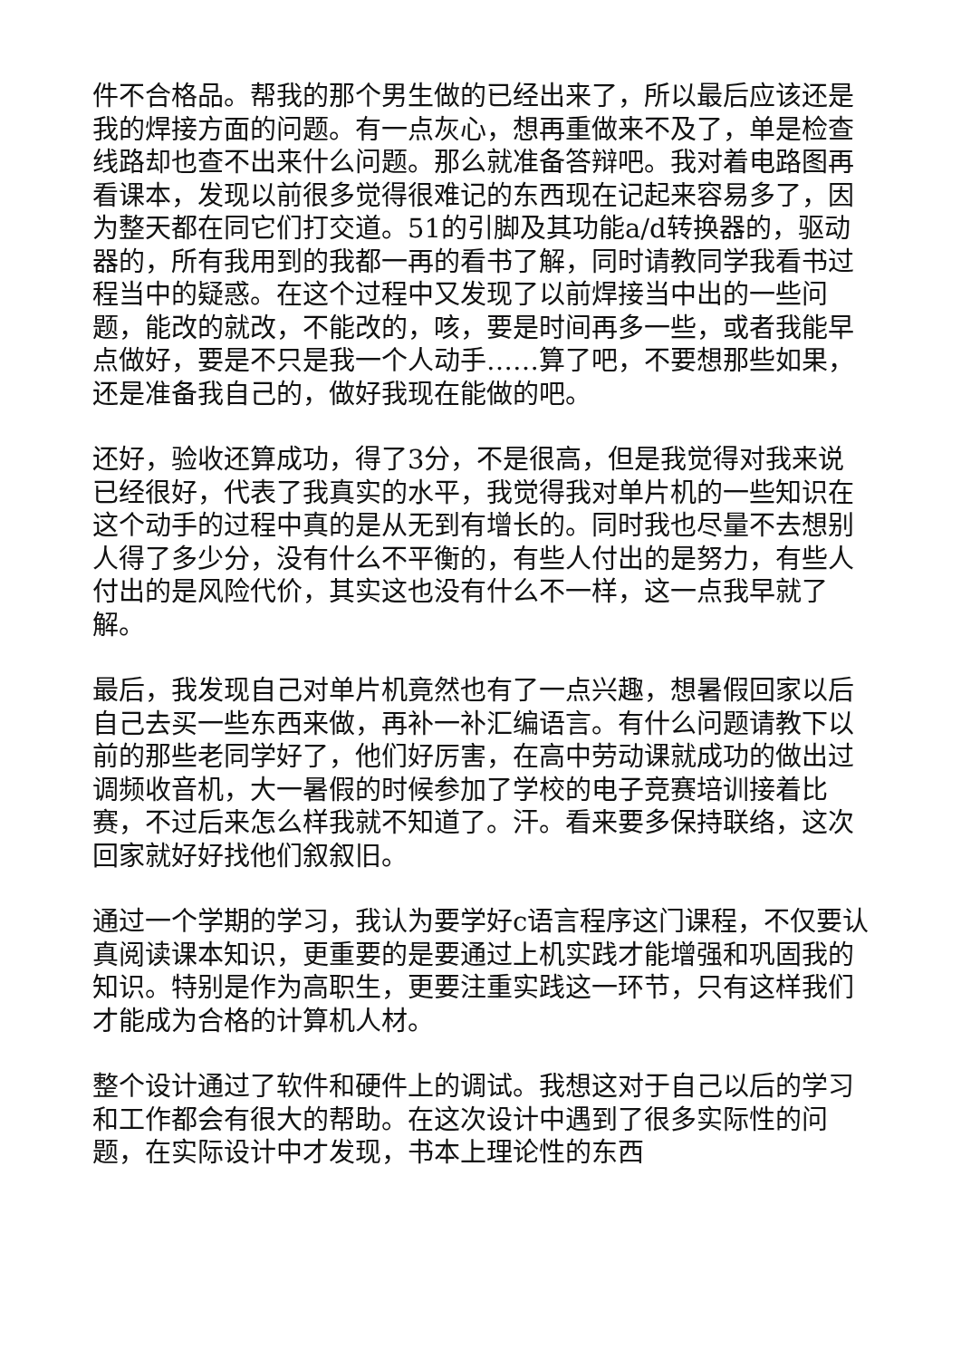件不合格品。帮我的那个男生做的已经出来了，所以最后应该还是我的焊接方面的问题。有一点灰心，想再重做来不及了，单是检查线路却也查不出来什么问题。那么就准备答辩吧。我对着电路图再看课本，发现以前很多觉得很难记的东西现在记起来容易多了，因为整天都在同它们打交道。51的引脚及其功能a/d转换器的，驱动器的，所有我用到的我都一再的看书了解，同时请教同学我看书过程当中的疑惑。在这个过程中又发现了以前焊接当中出的一些问题，能改的就改，不能改的，咳，要是时间再多一些，或者我能早点做好，要是不只是我一个人动手……算了吧，不要想那些如果，还是准备我自己的，做好我现在能做的吧。
还好，验收还算成功，得了3分，不是很高，但是我觉得对我来说已经很好，代表了我真实的水平，我觉得我对单片机的一些知识在这个动手的过程中真的是从无到有增长的。同时我也尽量不去想别人得了多少分，没有什么不平衡的，有些人付出的是努力，有些人付出的是风险代价，其实这也没有什么不一样，这一点我早就了解。
最后，我发现自己对单片机竟然也有了一点兴趣，想暑假回家以后自己去买一些东西来做，再补一补汇编语言。有什么问题请教下以前的那些老同学好了，他们好厉害，在高中劳动课就成功的做出过调频收音机，大一暑假的时候参加了学校的电子竞赛培训接着比赛，不过后来怎么样我就不知道了。汗。看来要多保持联络，这次回家就好好找他们叙叙旧。
通过一个学期的学习，我认为要学好c语言程序这门课程，不仅要认真阅读课本知识，更重要的是要通过上机实践才能增强和巩固我的知识。特别是作为高职生，更要注重实践这一环节，只有这样我们才能成为合格的计算机人材。
整个设计通过了软件和硬件上的调试。我想这对于自己以后的学习和工作都会有很大的帮助。在这次设计中遇到了很多实际性的问题，在实际设计中才发现，书本上理论性的东西